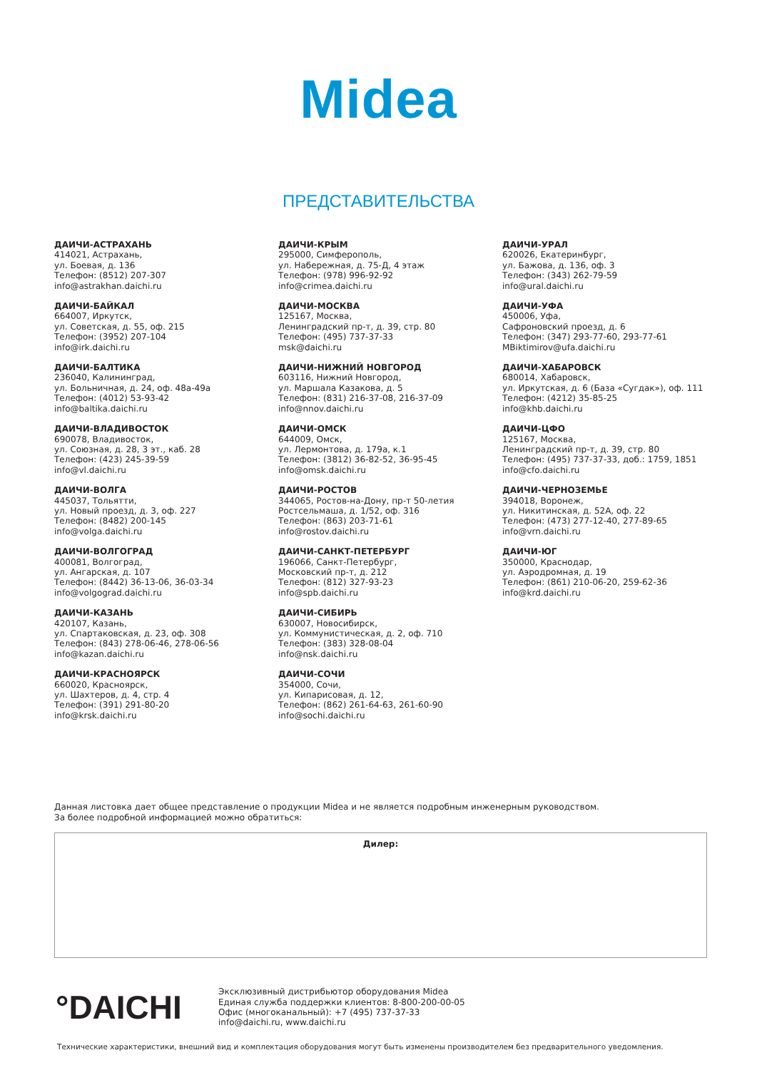Midea
ПРЕДСТАВИТЕЛЬСТВА
ДАИЧИ-АСТРАХАНЬ
414021, Астрахань,
ул. Боевая, д. 136
Телефон: (8512) 207-307
info@astrakhan.daichi.ru
ДАИЧИ-БАЙКАЛ
664007, Иркутск,
ул. Советская, д. 55, оф. 215
Телефон: (3952) 207-104
info@irk.daichi.ru
ДАИЧИ-БАЛТИКА
236040, Калининград,
ул. Больничная, д. 24, оф. 48а-49а
Телефон: (4012) 53-93-42
info@baltika.daichi.ru
ДАИЧИ-ВЛАДИВОСТОК
690078, Владивосток,
ул. Союзная, д. 28, 3 эт., каб. 28
Телефон: (423) 245-39-59
info@vl.daichi.ru
ДАИЧИ-ВОЛГА
445037, Тольятти,
ул. Новый проезд, д. 3, оф. 227
Телефон: (8482) 200-145
info@volga.daichi.ru
ДАИЧИ-ВОЛГОГРАД
400081, Волгоград,
ул. Ангарская, д. 107
Телефон: (8442) 36-13-06, 36-03-34
info@volgograd.daichi.ru
ДАИЧИ-КАЗАНЬ
420107, Казань,
ул. Спартаковская, д. 23, оф. 308
Телефон: (843) 278-06-46, 278-06-56
info@kazan.daichi.ru
ДАИЧИ-КРАСНОЯРСК
660020, Красноярск,
ул. Шахтеров, д. 4, стр. 4
Телефон: (391) 291-80-20
info@krsk.daichi.ru
ДАИЧИ-КРЫМ
295000, Симферополь,
ул. Набережная, д. 75-Д, 4 этаж
Телефон: (978) 996-92-92
info@crimea.daichi.ru
ДАИЧИ-МОСКВА
125167, Москва,
Ленинградский пр-т, д. 39, стр. 80
Телефон: (495) 737-37-33
msk@daichi.ru
ДАИЧИ-НИЖНИЙ НОВГОРОД
603116, Нижний Новгород,
ул. Маршала Казакова, д. 5
Телефон: (831) 216-37-08, 216-37-09
info@nnov.daichi.ru
ДАИЧИ-ОМСК
644009, Омск,
ул. Лермонтова, д. 179а, к.1
Телефон: (3812) 36-82-52, 36-95-45
info@omsk.daichi.ru
ДАИЧИ-РОСТОВ
344065, Ростов-на-Дону, пр-т 50-летия
Ростсельмаша, д. 1/52, оф. 316
Телефон: (863) 203-71-61
info@rostov.daichi.ru
ДАИЧИ-САНКТ-ПЕТЕРБУРГ
196066, Санкт-Петербург,
Московский пр-т, д. 212
Телефон: (812) 327-93-23
info@spb.daichi.ru
ДАИЧИ-СИБИРЬ
630007, Новосибирск,
ул. Коммунистическая, д. 2, оф. 710
Телефон: (383) 328-08-04
info@nsk.daichi.ru
ДАИЧИ-СОЧИ
354000, Сочи,
ул. Кипарисовая, д. 12,
Телефон: (862) 261-64-63, 261-60-90
info@sochi.daichi.ru
ДАИЧИ-УРАЛ
620026, Екатеринбург,
ул. Бажова, д. 136, оф. 3
Телефон: (343) 262-79-59
info@ural.daichi.ru
ДАИЧИ-УФА
450006, Уфа,
Сафроновский проезд, д. 6
Телефон: (347) 293-77-60, 293-77-61
MBiktimirov@ufa.daichi.ru
ДАИЧИ-ХАБАРОВСК
680014, Хабаровск,
ул. Иркутская, д. 6 (База «Сугдак»), оф. 111
Телефон: (4212) 35-85-25
info@khb.daichi.ru
ДАИЧИ-ЦФО
125167, Москва,
Ленинградский пр-т, д. 39, стр. 80
Телефон: (495) 737-37-33, доб.: 1759, 1851
info@cfo.daichi.ru
ДАИЧИ-ЧЕРНОЗЕМЬЕ
394018, Воронеж,
ул. Никитинская, д. 52А, оф. 22
Телефон: (473) 277-12-40, 277-89-65
info@vrn.daichi.ru
ДАИЧИ-ЮГ
350000, Краснодар,
ул. Аэродромная, д. 19
Телефон: (861) 210-06-20, 259-62-36
info@krd.daichi.ru
Данная листовка дает общее представление о продукции Midea и не является подробным инженерным руководством.
За более подробной информацией можно обратиться:
Дилер:
°DAICHI
Эксклюзивный дистрибьютор оборудования Midea
Единая служба поддержки клиентов: 8-800-200-00-05
Офис (многоканальный): +7 (495) 737-37-33
info@daichi.ru, www.daichi.ru
Технические характеристики, внешний вид и комплектация оборудования могут быть изменены производителем без предварительного уведомления.